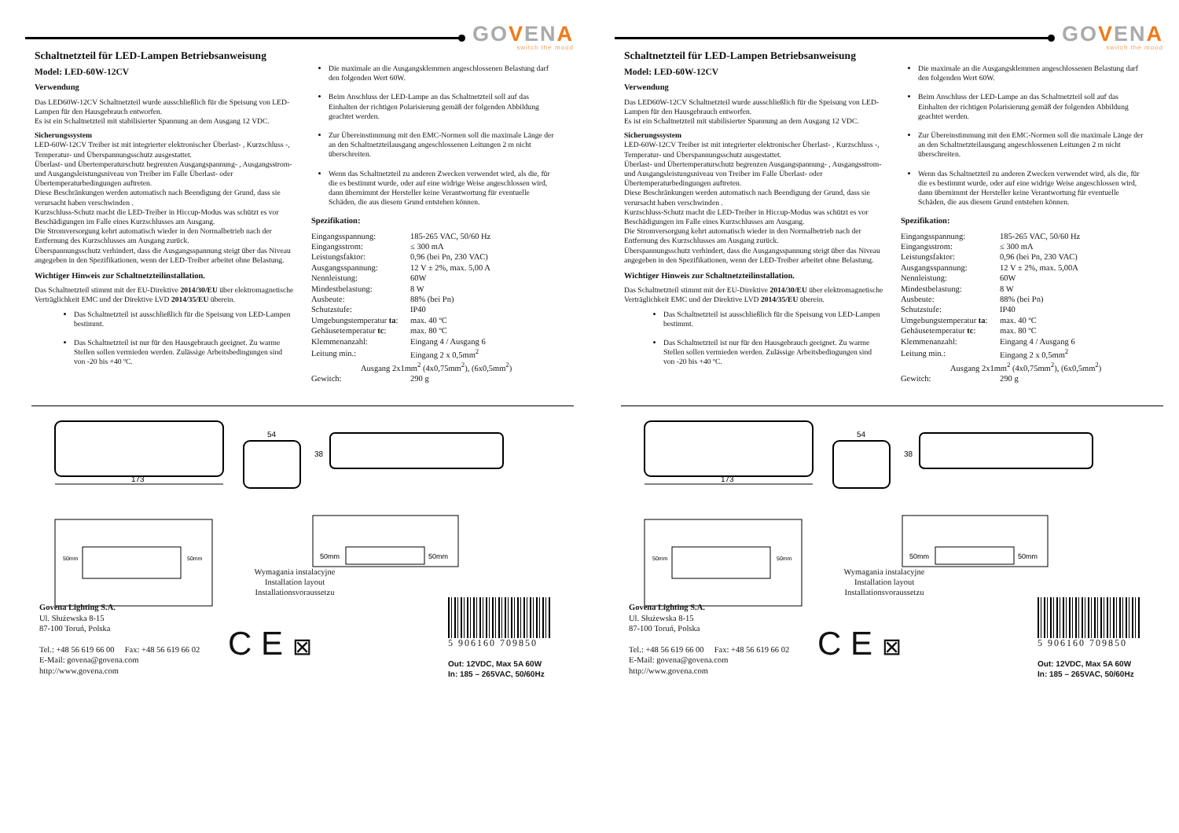GOVENA
switch the mood
Schaltnetzteil für LED-Lampen Betriebsanweisung
Model: LED-60W-12CV
Verwendung
Das LED60W-12CV Schaltnetzteil wurde ausschließlich für die Speisung von LED-Lampen für den Hausgebrauch entworfen.
Es ist ein Schaltnetzteil mit stabilisierter Spannung an dem Ausgang 12 VDC.
Sicherungssystem
LED-60W-12CV Treiber ist mit integrierter elektronischer Überlast- , Kurzschluss -, Temperatur- und Überspannungsschutz ausgestattet.
Überlast- und Übertemperaturschutz begrenzen Ausgangspannung- , Ausgangsstrom- und Ausgangsleistungsniveau von Treiber im Falle Überlast- oder Übertemperaturbedingungen auftreten.
Diese Beschränkungen werden automatisch nach Beendigung der Grund, dass sie verursacht haben verschwinden .
Kurzschluss-Schutz macht die LED-Treiber in Hiccup-Modus was schützt es vor Beschädigungen im Falle eines Kurzschlusses am Ausgang.
Die Stromversorgung kehrt automatisch wieder in den Normalbetrieb nach der Entfernung des Kurzschlusses am Ausgang zurück.
Überspannungsschutz verhindert, dass die Ausgangsspannung steigt über das Niveau angegeben in den Spezifikationen, wenn der LED-Treiber arbeitet ohne Belastung.
Wichtiger Hinweis zur Schaltnetzteilinstallation.
Das Schaltnetzteil stimmt mit der EU-Direktive 2014/30/EU über elektromagnetische Verträglichkeit EMC und der Direktive LVD 2014/35/EU überein.
Das Schaltnetzteil ist ausschließlich für die Speisung von LED-Lampen bestimmt.
Das Schaltnetzteil ist nur für den Hausgebrauch geeignet. Zu warme Stellen sollen vermieden werden. Zulässige Arbeitsbedingungen sind von -20 bis +40 ºC.
Die maximale an die Ausgangsklemmen angeschlossenen Belastung darf den folgenden Wert 60W.
Beim Anschluss der LED-Lampe an das Schaltnetzteil soll auf das Einhalten der richtigen Polarisierung gemäß der folgenden Abbildung geachtet werden.
Zur Übereinstimmung mit den EMC-Normen soll die maximale Länge der an den Schaltnetzteilausgang angeschlossenen Leitungen 2 m nicht überschreiten.
Wenn das Schaltnetzteil zu anderen Zwecken verwendet wird, als die, für die es bestimmt wurde, oder auf eine widrige Weise angeschlossen wird, dann übernimmt der Hersteller keine Verantwortung für eventuelle Schäden, die aus diesem Grund entstehen können.
Spezifikation:
| Eingangsspannung: | 185-265 VAC, 50/60 Hz |
| Eingangsstrom: | ≤ 300 mA |
| Leistungsfaktor: | 0,96 (bei Pn, 230 VAC) |
| Ausgangsspannung: | 12 V ± 2%, max. 5,00 A |
| Nennleistung: | 60W |
| Mindestbelastung: | 8 W |
| Ausbeute: | 88% (bei Pn) |
| Schutzstufe: | IP40 |
| Umgebungstemperatur ta : | max. 40 ºC |
| Gehäusetemperatur tc : | max. 80 ºC |
| Klemmenanzahl: | Eingang 4 / Ausgang 6 |
| Leitung min.: | Eingang 2 x 0,5mm<sup>2</sup> |
| Ausgang 2x1mm<sup>2</sup> (4x0,75mm<sup>2</sup>), (6x0,5mm<sup>2</sup>) | |
| Gewitch: | 290 g |
173
54
38
50mm
50mm
50mm
50mm
Wymagania instalacyjne
Installation layout
Installationsvoraussetzu
Govena Lighting S.A.
Ul. Służewska 8-15
87-100 Toruń, Polska
Tel.: +48 56 619 66 00 Fax: +48 56 619 66 02
E-Mail: govena@govena.com
http://www.govena.com
C E ⊠
5 906160 709850
Out: 12VDC, Max 5A 60W
In: 185 – 265VAC, 50/60Hz
GOVENA
switch the mood
Schaltnetzteil für LED-Lampen Betriebsanweisung
Model: LED-60W-12CV
Verwendung
Das LED60W-12CV Schaltnetzteil wurde ausschließlich für die Speisung von LED-Lampen für den Hausgebrauch entworfen.
Es ist ein Schaltnetzteil mit stabilisierter Spannung an dem Ausgang 12 VDC.
Sicherungssystem
LED-60W-12CV Treiber ist mit integrierter elektronischer Überlast- , Kurzschluss -, Temperatur- und Überspannungsschutz ausgestattet.
Überlast- und Übertemperaturschutz begrenzen Ausgangspannung- , Ausgangsstrom- und Ausgangsleistungsniveau von Treiber im Falle Überlast- oder Übertemperaturbedingungen auftreten.
Diese Beschränkungen werden automatisch nach Beendigung der Grund, dass sie verursacht haben verschwinden .
Kurzschluss-Schutz macht die LED-Treiber in Hiccup-Modus was schützt es vor Beschädigungen im Falle eines Kurzschlusses am Ausgang.
Die Stromversorgung kehrt automatisch wieder in den Normalbetrieb nach der Entfernung des Kurzschlusses am Ausgang zurück.
Überspannungsschutz verhindert, dass die Ausgangsspannung steigt über das Niveau angegeben in den Spezifikationen, wenn der LED-Treiber arbeitet ohne Belastung.
Wichtiger Hinweis zur Schaltnetzteilinstallation.
Das Schaltnetzteil stimmt mit der EU-Direktive 2014/30/EU über elektromagnetische Verträglichkeit EMC und der Direktive LVD 2014/35/EU überein.
Das Schaltnetzteil ist ausschließlich für die Speisung von LED-Lampen bestimmt.
Das Schaltnetzteil ist nur für den Hausgebrauch geeignet. Zu warme Stellen sollen vermieden werden. Zulässige Arbeitsbedingungen sind von -20 bis +40 ºC.
Die maximale an die Ausgangsklemmen angeschlossenen Belastung darf den folgenden Wert 60W.
Beim Anschluss der LED-Lampe an das Schaltnetzteil soll auf das Einhalten der richtigen Polarisierung gemäß der folgenden Abbildung geachtet werden.
Zur Übereinstimmung mit den EMC-Normen soll die maximale Länge der an den Schaltnetzteilausgang angeschlossenen Leitungen 2 m nicht überschreiten.
Wenn das Schaltnetzteil zu anderen Zwecken verwendet wird, als die, für die es bestimmt wurde, oder auf eine widrige Weise angeschlossen wird, dann übernimmt der Hersteller keine Verantwortung für eventuelle Schäden, die aus diesem Grund entstehen können.
Spezifikation:
| Eingangsspannung: | 185-265 VAC, 50/60 Hz |
| Eingangsstrom: | ≤ 300 mA |
| Leistungsfaktor: | 0,96 (bei Pn, 230 VAC) |
| Ausgangsspannung: | 12 V ± 2%, max. 5,00A |
| Nennleistung: | 60W |
| Mindestbelastung: | 8 W |
| Ausbeute: | 88% (bei Pn) |
| Schutzstufe: | IP40 |
| Umgebungstemperatur ta : | max. 40 ºC |
| Gehäusetemperatur tc : | max. 80 ºC |
| Klemmenanzahl: | Eingang 4 / Ausgang 6 |
| Leitung min.: | Eingang 2 x 0,5mm<sup>2</sup> |
| Ausgang 2x1mm<sup>2</sup> (4x0,75mm<sup>2</sup>), (6x0,5mm<sup>2</sup>) | |
| Gewitch: | 290 g |
173
54
38
50mm
50mm
50mm
50mm
Wymagania instalacyjne
Installation layout
Installationsvoraussetzu
Govena Lighting S.A.
Ul. Służewska 8-15
87-100 Toruń, Polska
Tel.: +48 56 619 66 00 Fax: +48 56 619 66 02
E-Mail: govena@govena.com
http://www.govena.com
C E ⊠
5 906160 709850
Out: 12VDC, Max 5A 60W
In: 185 – 265VAC, 50/60Hz